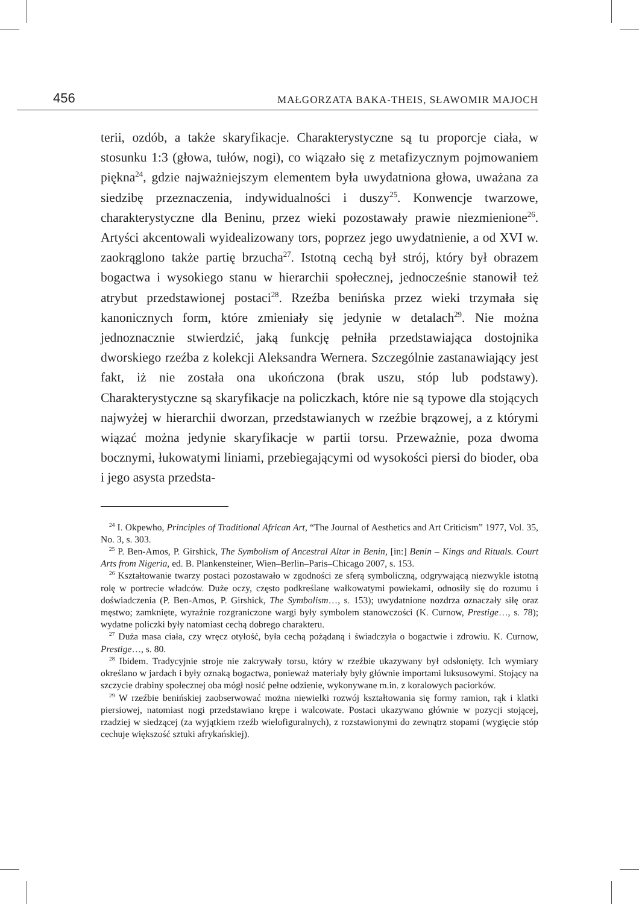456 MAŁGORZATA BAKA-THEIS, SŁAWOMIR MAJOCH
terii, ozdób, a także skaryfikacje. Charakterystyczne są tu proporcje ciała, w stosunku 1:3 (głowa, tułów, nogi), co wiązało się z metafizycznym pojmowaniem piękna<sup>24</sup>, gdzie najważniejszym elementem była uwydatniona głowa, uważana za siedzibę przeznaczenia, indywidualności i duszy<sup>25</sup>. Konwencje twarzowe, charakterystyczne dla Beninu, przez wieki pozostawały prawie niezmienione<sup>26</sup>. Artyści akcentowali wyidealizowany tors, poprzez jego uwydatnienie, a od XVI w. zaokrąglono także partię brzucha<sup>27</sup>. Istotną cechą był strój, który był obrazem bogactwa i wysokiego stanu w hierarchii społecznej, jednocześnie stanowił też atrybut przedstawionej postaci<sup>28</sup>. Rzeźba benińska przez wieki trzymała się kanonicznych form, które zmieniały się jedynie w detalach<sup>29</sup>. Nie można jednoznacznie stwierdzić, jaką funkcję pełniła przedstawiająca dostojnika dworskiego rzeźba z kolekcji Aleksandra Wernera. Szczególnie zastanawiający jest fakt, iż nie została ona ukończona (brak uszu, stóp lub podstawy). Charakterystyczne są skaryfikacje na policzkach, które nie są typowe dla stojących najwyżej w hierarchii dworzan, przedstawianych w rzeźbie brązowej, a z którymi wiązać można jedynie skaryfikacje w partii torsu. Przeważnie, poza dwoma bocznymi, łukowatymi liniami, przebiegającymi od wysokości piersi do bioder, oba i jego asysta przedsta-
<sup>24</sup> I. Okpewho, Principles of Traditional African Art, “The Journal of Aesthetics and Art Criticism” 1977, Vol. 35, No. 3, s. 303.
<sup>25</sup> P. Ben-Amos, P. Girshick, The Symbolism of Ancestral Altar in Benin, [in:] Benin – Kings and Rituals. Court Arts from Nigeria, ed. B. Plankensteiner, Wien–Berlin–Paris–Chicago 2007, s. 153.
<sup>26</sup> Kształtowanie twarzy postaci pozostawało w zgodności ze sferą symboliczną, odgrywającą niezwykle istotną rolę w portrecie władców. Duże oczy, często podkreślane wałkowatymi powiekami, odnosiły się do rozumu i doświadczenia (P. Ben-Amos, P. Girshick, The Symbolism…, s. 153); uwydatnione nozdrza oznaczały siłę oraz męstwo; zamknięte, wyraźnie rozgraniczone wargi były symbolem stanowczości (K. Curnow, Prestige…, s. 78); wydatne policzki były natomiast cechą dobrego charakteru.
<sup>27</sup> Duża masa ciała, czy wręcz otyłość, była cechą pożądaną i świadczyła o bogactwie i zdrowiu. K. Curnow, Prestige…, s. 80.
<sup>28</sup> Ibidem. Tradycyjnie stroje nie zakrywały torsu, który w rzeźbie ukazywany był odsłonięty. Ich wymiary określano w jardach i były oznaką bogactwa, ponieważ materiały były głównie importami luksusowymi. Stojący na szczycie drabiny społecznej oba mógł nosić pełne odzienie, wykonywane m.in. z koralowych paciorków.
<sup>29</sup> W rzeźbie benińskiej zaobserwować można niewielki rozwój kształtowania się formy ramion, rąk i klatki piersiowej, natomiast nogi przedstawiano krępe i walcowate. Postaci ukazywano głównie w pozycji stojącej, rzadziej w siedzącej (za wyjątkiem rzeźb wielofiguralnych), z rozstawionymi do zewnątrz stopami (wygięcie stóp cechuje większość sztuki afrykańskiej).